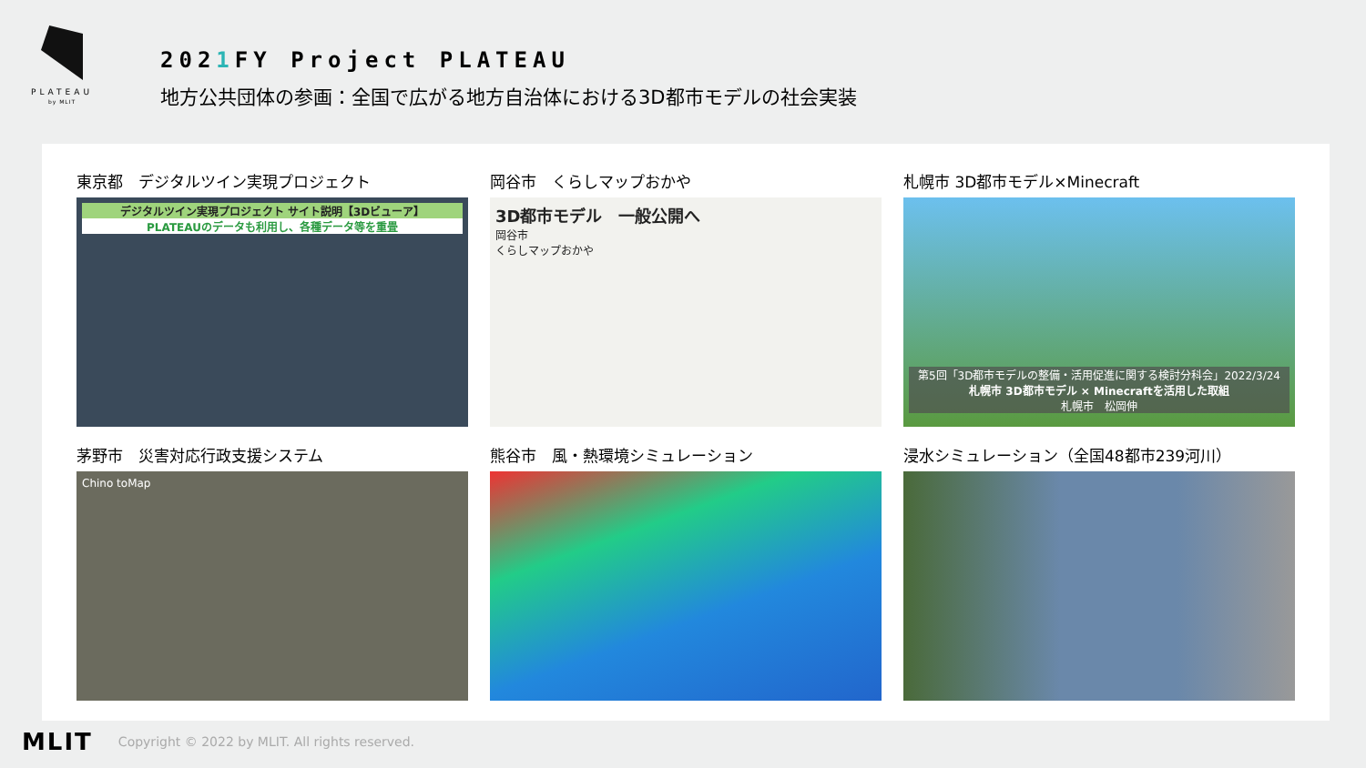PLATEAU
by MLIT
2021 FY Project PLATEAU
地方公共団体の参画：全国で広がる地方自治体における3D都市モデルの社会実装
東京都　デジタルツイン実現プロジェクト
デジタルツイン実現プロジェクト サイト説明【3Dビューア】
PLATEAUのデータも利用し、各種データ等を重畳
岡谷市　くらしマップおかや
3D都市モデル　一般公開へ
岡谷市
くらしマップおかや
札幌市 3D都市モデル×Minecraft
第5回「3D都市モデルの整備・活用促進に関する検討分科会」2022/3/24
札幌市 3D都市モデル × Minecraftを活用した取組
札幌市　松岡伸
茅野市　災害対応行政支援システム
Chino toMap
熊谷市　風・熱環境シミュレーション
浸水シミュレーション（全国48都市239河川）
MLIT Copyright © 2022 by MLIT. All rights reserved.